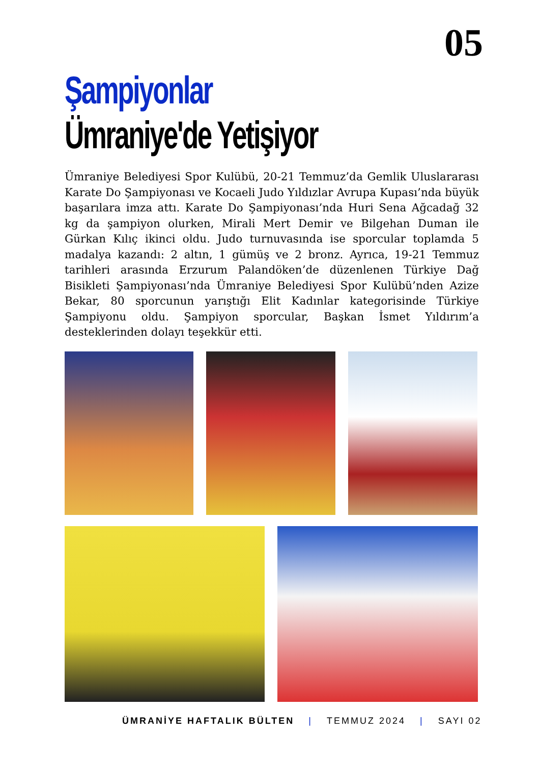05
Şampiyonlar
Ümraniye'de Yetişiyor
Ümraniye Belediyesi Spor Kulübü, 20-21 Temmuz’da Gemlik Uluslararası Karate Do Şampiyonası ve Kocaeli Judo Yıldızlar Avrupa Kupası’nda büyük başarılara imza attı. Karate Do Şampiyonası’nda Huri Sena Ağcadağ 32 kg da şampiyon olurken, Mirali Mert Demir ve Bilgehan Duman ile Gürkan Kılıç ikinci oldu. Judo turnuvasında ise sporcular toplamda 5 madalya kazandı: 2 altın, 1 gümüş ve 2 bronz. Ayrıca, 19-21 Temmuz tarihleri arasında Erzurum Palandöken’de düzenlenen Türkiye Dağ Bisikleti Şampiyonası’nda Ümraniye Belediyesi Spor Kulübü’nden Azize Bekar, 80 sporcunun yarıştığı Elit Kadınlar kategorisinde Türkiye Şampiyonu oldu. Şampiyon sporcular, Başkan İsmet Yıldırım’a desteklerinden dolayı teşekkür etti.
ÜMRANİYE HAFTALIK BÜLTEN | TEMMUZ 2024 | SAYI 02